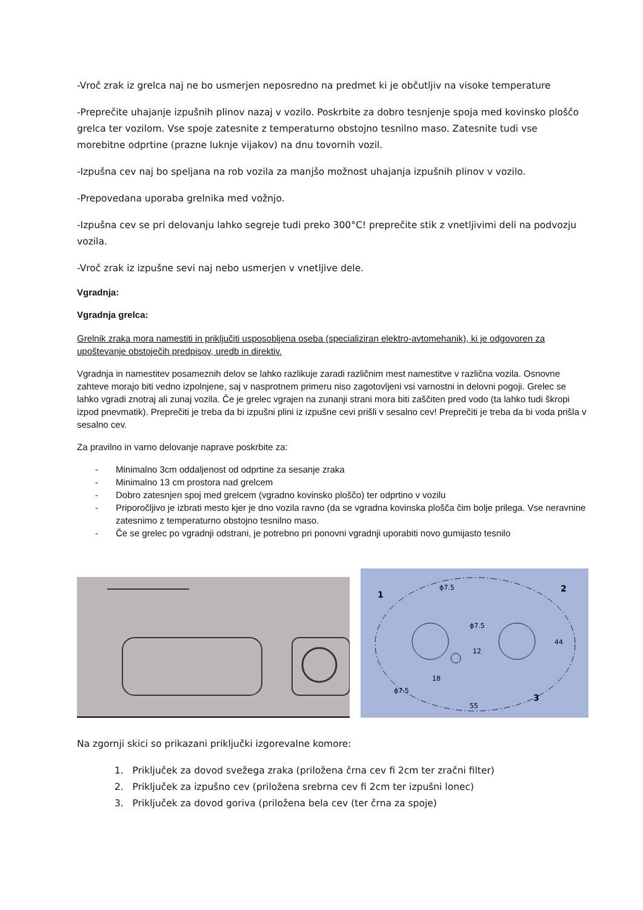-Vroč zrak iz grelca naj ne bo usmerjen neposredno na predmet ki je občutljiv na visoke temperature
-Preprečite uhajanje izpušnih plinov nazaj v vozilo. Poskrbite za dobro tesnjenje spoja med kovinsko ploščo grelca ter vozilom. Vse spoje zatesnite z temperaturno obstojno tesnilno maso. Zatesnite tudi vse morebitne odprtine (prazne luknje vijakov) na dnu tovornih vozil.
-Izpušna cev naj bo speljana na rob vozila za manjšo možnost uhajanja izpušnih plinov v vozilo.
-Prepovedana uporaba grelnika med vožnjo.
-Izpušna cev se pri delovanju lahko segreje tudi preko 300°C! preprečite stik z vnetljivimi deli na podvozju vozila.
-Vroč zrak iz izpušne sevi naj nebo usmerjen v vnetljive dele.
Vgradnja:
Vgradnja grelca:
Grelnik zraka mora namestiti in priključiti usposobljena oseba (specializiran elektro-avtomehanik), ki je odgovoren za upoštevanje obstoječih predpisov, uredb in direktiv.
Vgradnja in namestitev posameznih delov se lahko razlikuje zaradi različnim mest namestitve v različna vozila. Osnovne zahteve morajo biti vedno izpolnjene, saj v nasprotnem primeru niso zagotovljeni vsi varnostni in delovni pogoji. Grelec se lahko vgradi znotraj ali zunaj vozila. Če je grelec vgrajen na zunanji strani mora biti zaščiten pred vodo (ta lahko tudi škropi izpod pnevmatik). Preprečiti je treba da bi izpušni plini iz izpušne cevi prišli v sesalno cev! Preprečiti je treba da bi voda prišla v sesalno cev.
Za pravilno in varno delovanje naprave poskrbite za:
- Minimalno 3cm oddaljenost od odprtine za sesanje zraka
- Minimalno 13 cm prostora nad grelcem
- Dobro zatesnjen spoj med grelcem (vgradno kovinsko ploščo) ter odprtino v vozilu
- Priporočljivo je izbrati mesto kjer je dno vozila ravno (da se vgradna kovinska plošča čim bolje prilega. Vse neravnine zatesnimo z temperaturno obstojno tesnilno maso.
- Če se grelec po vgradnji odstrani, je potrebno pri ponovni vgradnji uporabiti novo gumijasto tesnilo
1
2
3
ϕ7.5
ϕ7.5
ϕ7.5
18
55
44
12
Na zgornji skici so prikazani priključki izgorevalne komore:
1. Priključek za dovod svežega zraka (priložena črna cev fi 2cm ter zračni filter)
2. Priključek za izpušno cev (priložena srebrna cev fi 2cm ter izpušni lonec)
3. Priključek za dovod goriva (priložena bela cev (ter črna za spoje)